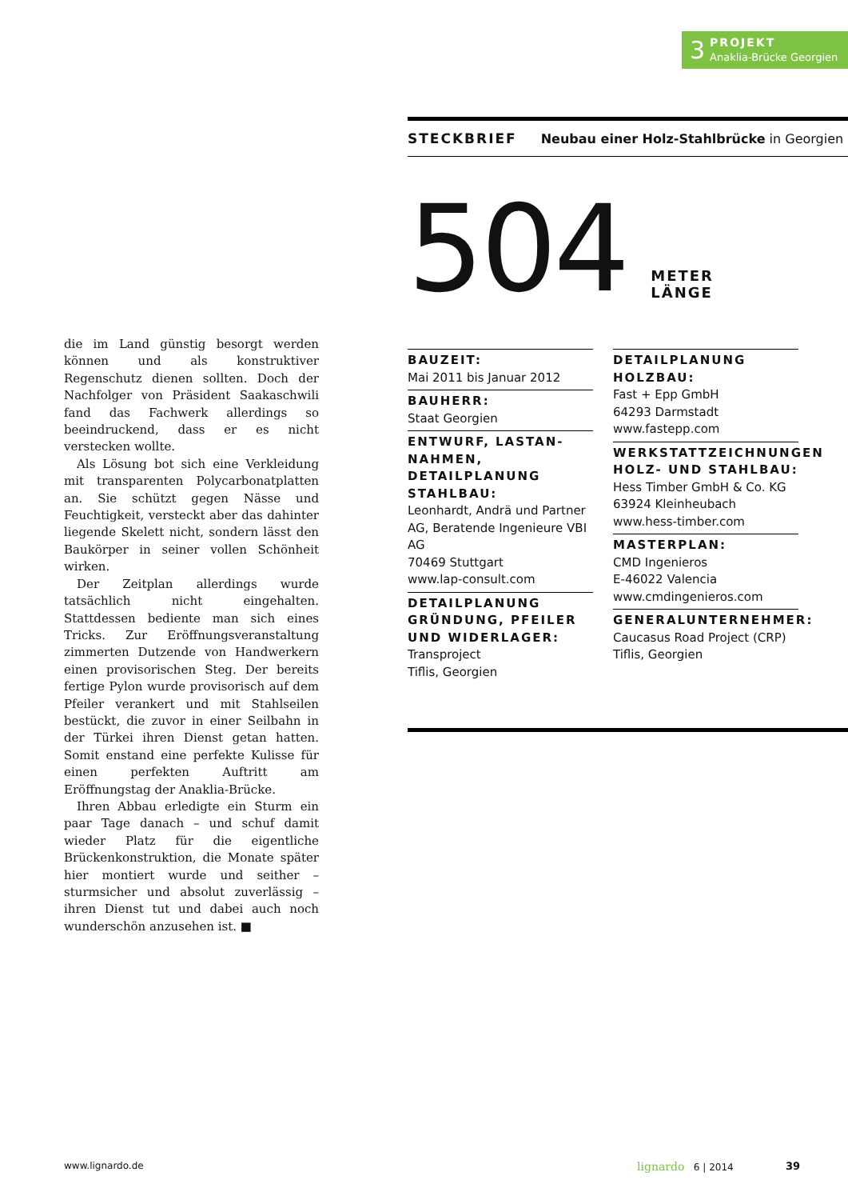3
PROJEKT
Anaklia-Brücke Georgien
die im Land günstig besorgt werden können und als konstruktiver Regenschutz dienen sollten. Doch der Nachfolger von Präsident Saakaschwili fand das Fachwerk allerdings so beeindruckend, dass er es nicht verstecken wollte.
Als Lösung bot sich eine Verkleidung mit transparenten Polycarbonatplatten an. Sie schützt gegen Nässe und Feuchtigkeit, versteckt aber das dahinter liegende Skelett nicht, sondern lässt den Baukörper in seiner vollen Schönheit wirken.
Der Zeitplan allerdings wurde tatsächlich nicht eingehalten. Stattdessen bediente man sich eines Tricks. Zur Eröffnungsveranstaltung zimmerten Dutzende von Handwerkern einen provisorischen Steg. Der bereits fertige Pylon wurde provisorisch auf dem Pfeiler verankert und mit Stahlseilen bestückt, die zuvor in einer Seilbahn in der Türkei ihren Dienst getan hatten. Somit enstand eine perfekte Kulisse für einen perfekten Auftritt am Eröffnungstag der Anaklia-Brücke.
Ihren Abbau erledigte ein Sturm ein paar Tage danach – und schuf damit wieder Platz für die eigentliche Brückenkonstruktion, die Monate später hier montiert wurde und seither – sturmsicher und absolut zuverlässig – ihren Dienst tut und dabei auch noch wunderschön anzusehen ist. ■
STECKBRIEF Neubau einer Holz-Stahlbrücke in Georgien
504
METER
LÄNGE
BAUZEIT:
Mai 2011 bis Januar 2012
BAUHERR:
Staat Georgien
ENTWURF, LASTAN-NAHMEN, DETAILPLANUNG STAHLBAU:
Leonhardt, Andrä und Partner AG, Beratende Ingenieure VBI AG
70469 Stuttgart
www.lap-consult.com
DETAILPLANUNG GRÜNDUNG, PFEILER UND WIDERLAGER:
Transproject
Tiflis, Georgien
DETAILPLANUNG HOLZBAU:
Fast + Epp GmbH
64293 Darmstadt
www.fastepp.com
WERKSTATTZEICHNUNGEN HOLZ- UND STAHLBAU:
Hess Timber GmbH & Co. KG
63924 Kleinheubach
www.hess-timber.com
MASTERPLAN:
CMD Ingenieros
E-46022 Valencia
www.cmdingenieros.com
GENERALUNTERNEHMER:
Caucasus Road Project (CRP)
Tiflis, Georgien
www.lignardo.de lignardo 6 | 2014 39